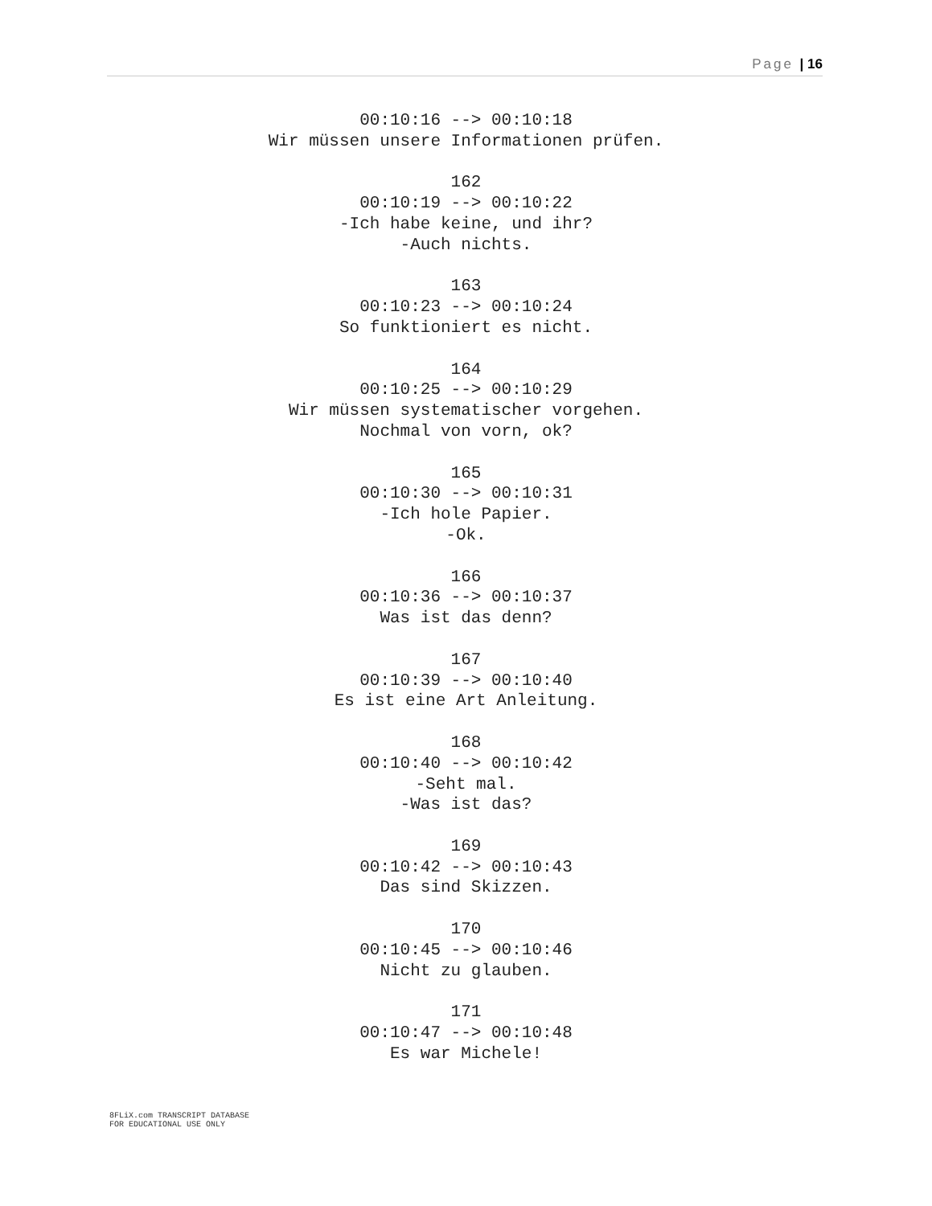Page | 16
00:10:16 --> 00:10:18
Wir müssen unsere Informationen prüfen.
162
00:10:19 --> 00:10:22
-Ich habe keine, und ihr?
-Auch nichts.
163
00:10:23 --> 00:10:24
So funktioniert es nicht.
164
00:10:25 --> 00:10:29
Wir müssen systematischer vorgehen.
Nochmal von vorn, ok?
165
00:10:30 --> 00:10:31
-Ich hole Papier.
-Ok.
166
00:10:36 --> 00:10:37
Was ist das denn?
167
00:10:39 --> 00:10:40
Es ist eine Art Anleitung.
168
00:10:40 --> 00:10:42
-Seht mal.
-Was ist das?
169
00:10:42 --> 00:10:43
Das sind Skizzen.
170
00:10:45 --> 00:10:46
Nicht zu glauben.
171
00:10:47 --> 00:10:48
Es war Michele!
8FLiX.com TRANSCRIPT DATABASE
FOR EDUCATIONAL USE ONLY